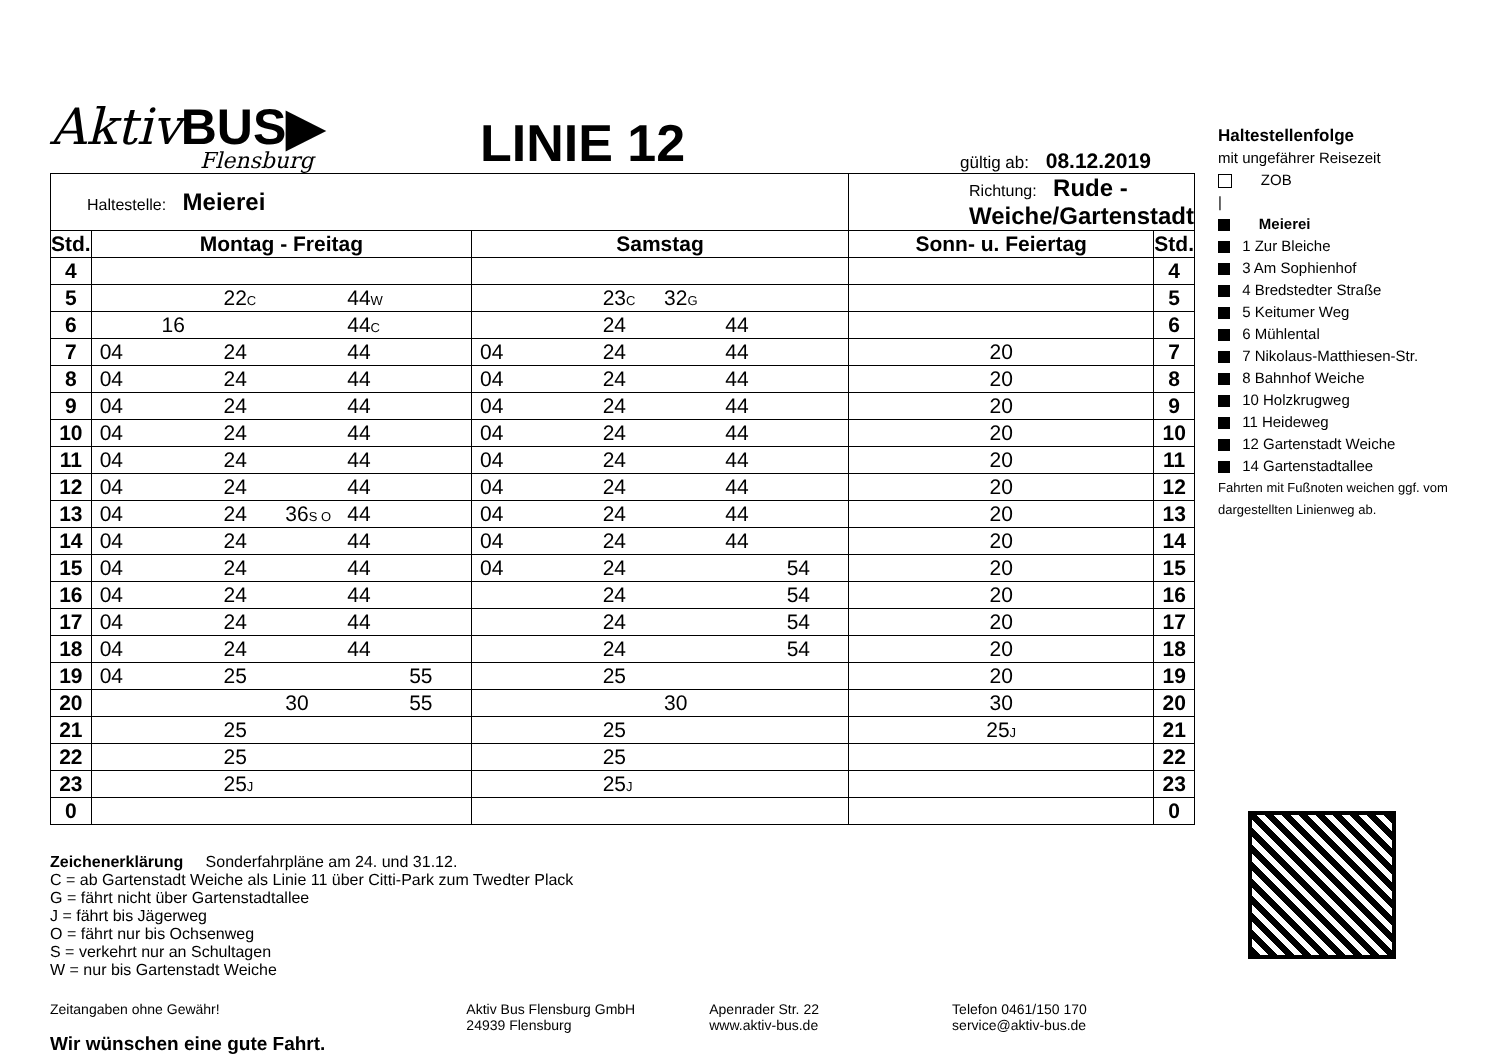AktivBUS▶
Flensburg
LINIE 12
gültig ab: 08.12.2019
| Haltestelle: Meierei | | | Richtung: Rude - Weiche/Gartenstadt | |
| Std. | Montag - Freitag | Samstag | Sonn- u. Feiertag | Std. |
| 4 | | | | 4 |
| 5 | 22 C 44 W | 23 C 32 G | | 5 |
| 6 | 16 44 C | 24 44 | | 6 |
| 7 | 04 24 44 | 04 24 44 | 20 | 7 |
| 8 | 04 24 44 | 04 24 44 | 20 | 8 |
| 9 | 04 24 44 | 04 24 44 | 20 | 9 |
| 10 | 04 24 44 | 04 24 44 | 20 | 10 |
| 11 | 04 24 44 | 04 24 44 | 20 | 11 |
| 12 | 04 24 44 | 04 24 44 | 20 | 12 |
| 13 | 04 24 36 S O 44 | 04 24 44 | 20 | 13 |
| 14 | 04 24 44 | 04 24 44 | 20 | 14 |
| 15 | 04 24 44 | 04 24 54 | 20 | 15 |
| 16 | 04 24 44 | 24 54 | 20 | 16 |
| 17 | 04 24 44 | 24 54 | 20 | 17 |
| 18 | 04 24 44 | 24 54 | 20 | 18 |
| 19 | 04 25 55 | 25 | 20 | 19 |
| 20 | 30 55 | 30 | 30 | 20 |
| 21 | 25 | 25 | 25 J | 21 |
| 22 | 25 | 25 | | 22 |
| 23 | 25 J | 25 J | | 23 |
| 0 | | | | 0 |
Zeichenerklärung Sonderfahrpläne am 24. und 31.12.
C = ab Gartenstadt Weiche als Linie 11 über Citti-Park zum Twedter Plack
G = fährt nicht über Gartenstadtallee
J = fährt bis Jägerweg
O = fährt nur bis Ochsenweg
S = verkehrt nur an Schultagen
W = nur bis Gartenstadt Weiche
Zeitangaben ohne Gewähr!
Wir wünschen eine gute Fahrt.
Aktiv Bus Flensburg GmbH
24939 Flensburg
Apenrader Str. 22
www.aktiv-bus.de
Telefon 0461/150 170
service@aktiv-bus.de
Haltestellenfolge
mit ungefährer Reisezeit
ZOB
|
Meierei
1 Zur Bleiche
3 Am Sophienhof
4 Bredstedter Straße
5 Keitumer Weg
6 Mühlental
7 Nikolaus-Matthiesen-Str.
8 Bahnhof Weiche
10 Holzkrugweg
11 Heideweg
12 Gartenstadt Weiche
14 Gartenstadtallee
Fahrten mit Fußnoten weichen ggf. vom dargestellten Linienweg ab.